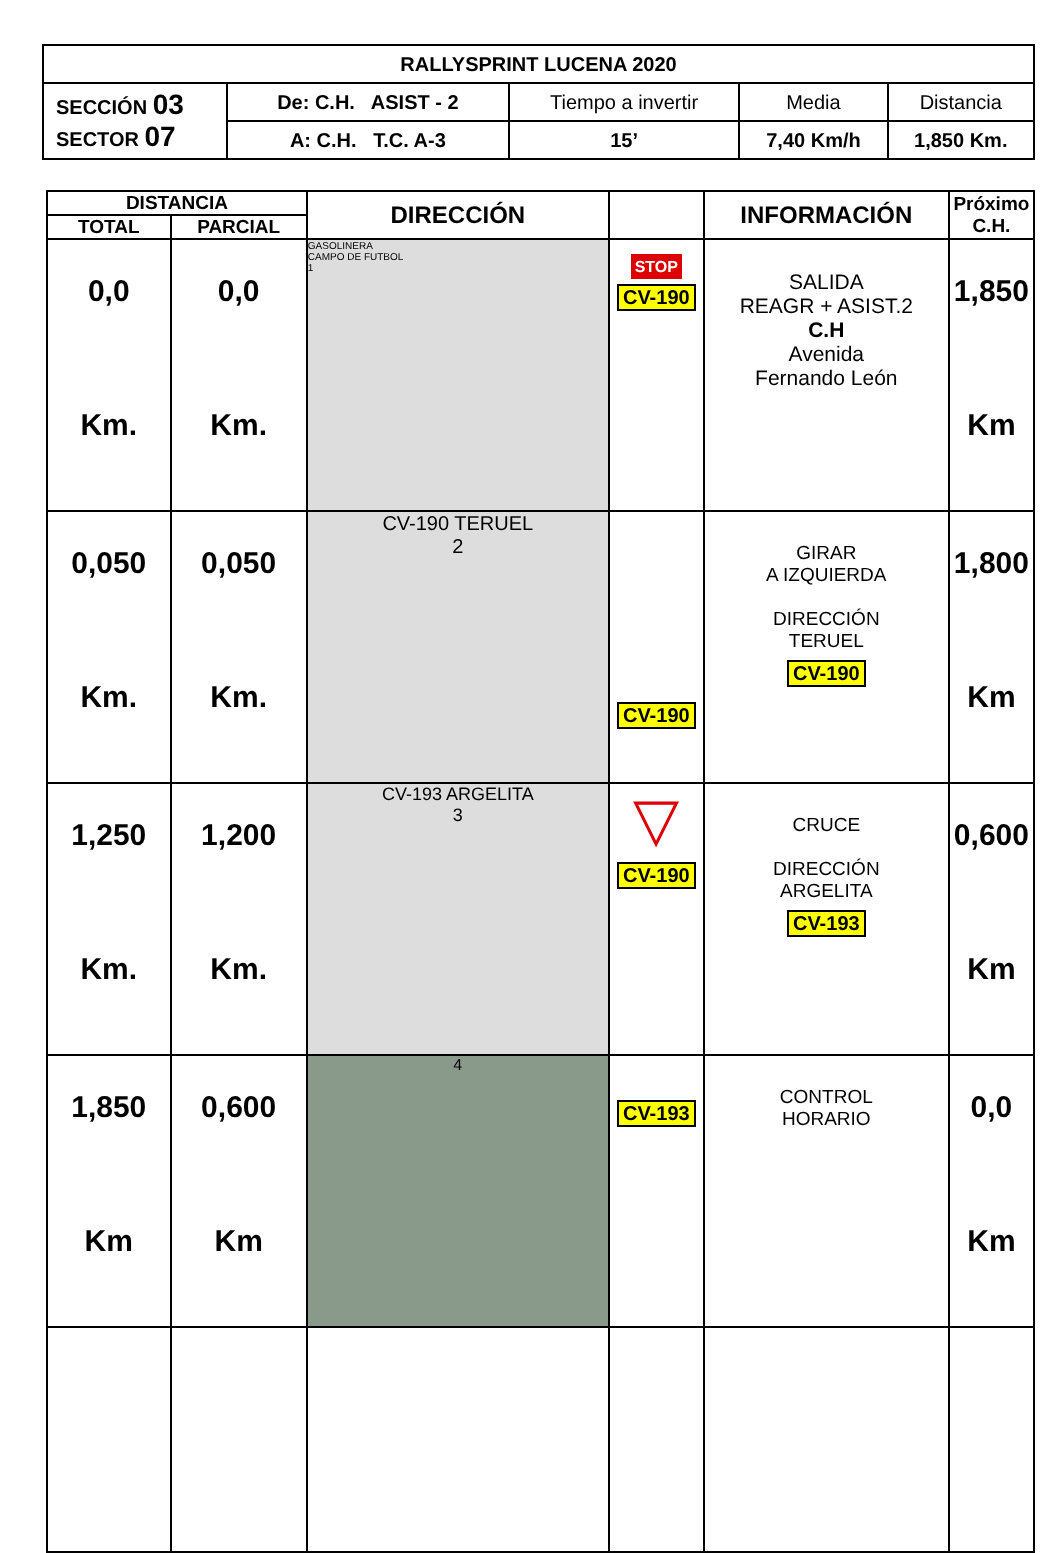| RALLYSPRINT LUCENA 2020 | | | | |
| SECCIÓN 03 SECTOR 07 | De: C.H. ASIST - 2 | Tiempo a invertir | Media | Distancia |
| | A: C.H. T.C. A-3 | 15’ | 7,40 Km/h | 1,850 Km. |
| DISTANCIA | | DIRECCIÓN | | INFORMACIÓN | Próximo C.H. |
| --- | --- | --- | --- | --- | --- |
| TOTAL | PARCIAL | | | | |
| 0,0 Km. | 0,0 Km. | GASOLINERA CAMPO DE FUTBOL 1 | STOP CV-190 | SALIDA REAGR + ASIST.2 C.H Avenida Fernando León | 1,850 Km |
| 0,050 Km. | 0,050 Km. | CV-190 TERUEL 2 | CV-190 | GIRAR A IZQUIERDA DIRECCIÓN TERUEL CV-190 | 1,800 Km |
| 1,250 Km. | 1,200 Km. | CV-193 ARGELITA 3 | ▽ CV-190 | CRUCE DIRECCIÓN ARGELITA CV-193 | 0,600 Km |
| 1,850 Km | 0,600 Km | 4 | CV-193 | CONTROL HORARIO | 0,0 Km |